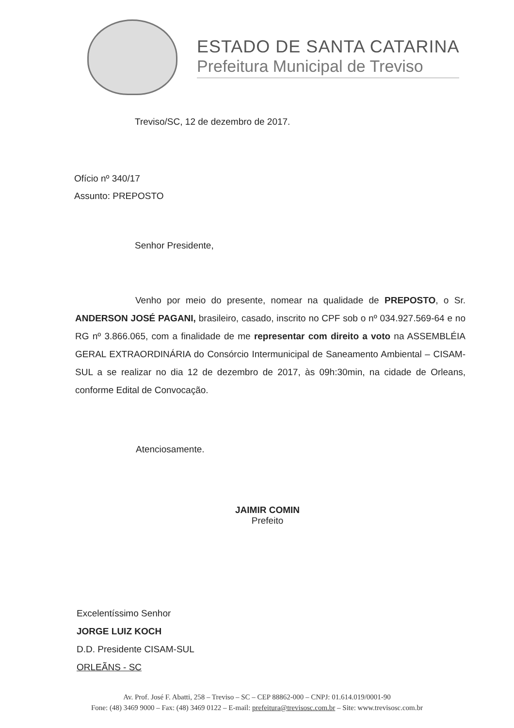ESTADO DE SANTA CATARINA
Prefeitura Municipal de Treviso
Treviso/SC, 12 de dezembro de 2017.
Ofício nº 340/17
Assunto: PREPOSTO
Senhor Presidente,
Venho por meio do presente, nomear na qualidade de PREPOSTO, o Sr. ANDERSON JOSÉ PAGANI, brasileiro, casado, inscrito no CPF sob o nº 034.927.569-64 e no RG nº 3.866.065, com a finalidade de me representar com direito a voto na ASSEMBLÉIA GERAL EXTRAORDINÁRIA do Consórcio Intermunicipal de Saneamento Ambiental – CISAM-SUL a se realizar no dia 12 de dezembro de 2017, às 09h:30min, na cidade de Orleans, conforme Edital de Convocação.
Atenciosamente.
JAIMIR COMIN
Prefeito
Excelentíssimo Senhor
JORGE LUIZ KOCH
D.D. Presidente CISAM-SUL
ORLEÃNS - SC
Av. Prof. José F. Abatti, 258 – Treviso – SC – CEP 88862-000 – CNPJ: 01.614.019/0001-90
Fone: (48) 3469 9000 – Fax: (48) 3469 0122 – E-mail: prefeitura@trevisosc.com.br – Site: www.trevisosc.com.br